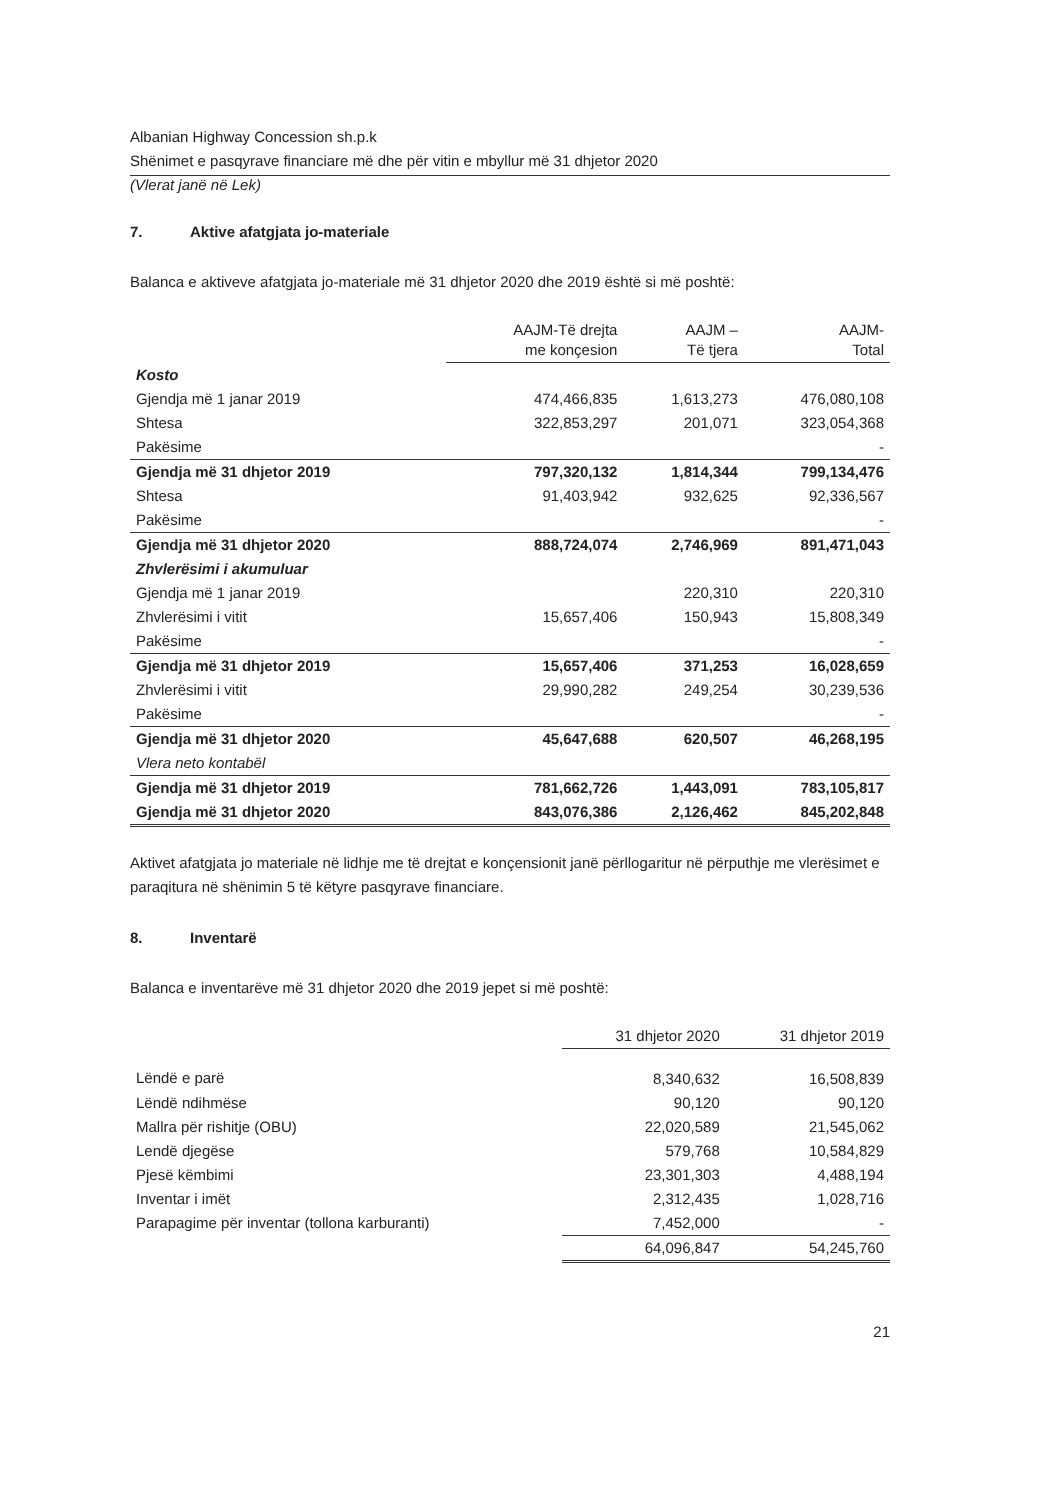Albanian Highway Concession sh.p.k
Shënimet e pasqyrave financiare më dhe për vitin e mbyllur më 31 dhjetor 2020
(Vlerat janë në Lek)
7. Aktive afatgjata jo-materiale
Balanca e aktiveve afatgjata jo-materiale më 31 dhjetor 2020 dhe 2019 është si më poshtë:
| | AAJM-Të drejta me konçesion | AAJM – Të tjera | AAJM- Total |
| --- | --- | --- | --- |
| Kosto | | | |
| Gjendja më 1 janar 2019 | 474,466,835 | 1,613,273 | 476,080,108 |
| Shtesa | 322,853,297 | 201,071 | 323,054,368 |
| Pakësime | | | - |
| Gjendja më 31 dhjetor 2019 | 797,320,132 | 1,814,344 | 799,134,476 |
| Shtesa | 91,403,942 | 932,625 | 92,336,567 |
| Pakësime | | | - |
| Gjendja më 31 dhjetor 2020 | 888,724,074 | 2,746,969 | 891,471,043 |
| Zhvlerësimi i akumuluar | | | |
| Gjendja më 1 janar 2019 | | 220,310 | 220,310 |
| Zhvlerësimi i vitit | 15,657,406 | 150,943 | 15,808,349 |
| Pakësime | | | - |
| Gjendja më 31 dhjetor 2019 | 15,657,406 | 371,253 | 16,028,659 |
| Zhvlerësimi i vitit | 29,990,282 | 249,254 | 30,239,536 |
| Pakësime | | | - |
| Gjendja më 31 dhjetor 2020 | 45,647,688 | 620,507 | 46,268,195 |
| Vlera neto kontabël | | | |
| Gjendja më 31 dhjetor 2019 | 781,662,726 | 1,443,091 | 783,105,817 |
| Gjendja më 31 dhjetor 2020 | 843,076,386 | 2,126,462 | 845,202,848 |
Aktivet afatgjata jo materiale në lidhje me të drejtat e konçensionit janë përllogaritur në përputhje me vlerësimet e paraqitura në shënimin 5 të këtyre pasqyrave financiare.
8. Inventarë
Balanca e inventarëve më 31 dhjetor 2020 dhe 2019 jepet si më poshtë:
| | 31 dhjetor 2020 | 31 dhjetor 2019 |
| --- | --- | --- |
| Lëndë e parë | 8,340,632 | 16,508,839 |
| Lëndë ndihmëse | 90,120 | 90,120 |
| Mallra për rishitje (OBU) | 22,020,589 | 21,545,062 |
| Lendë djegëse | 579,768 | 10,584,829 |
| Pjesë këmbimi | 23,301,303 | 4,488,194 |
| Inventar i imët | 2,312,435 | 1,028,716 |
| Parapagime për inventar (tollona karburanti) | 7,452,000 | - |
| | 64,096,847 | 54,245,760 |
21